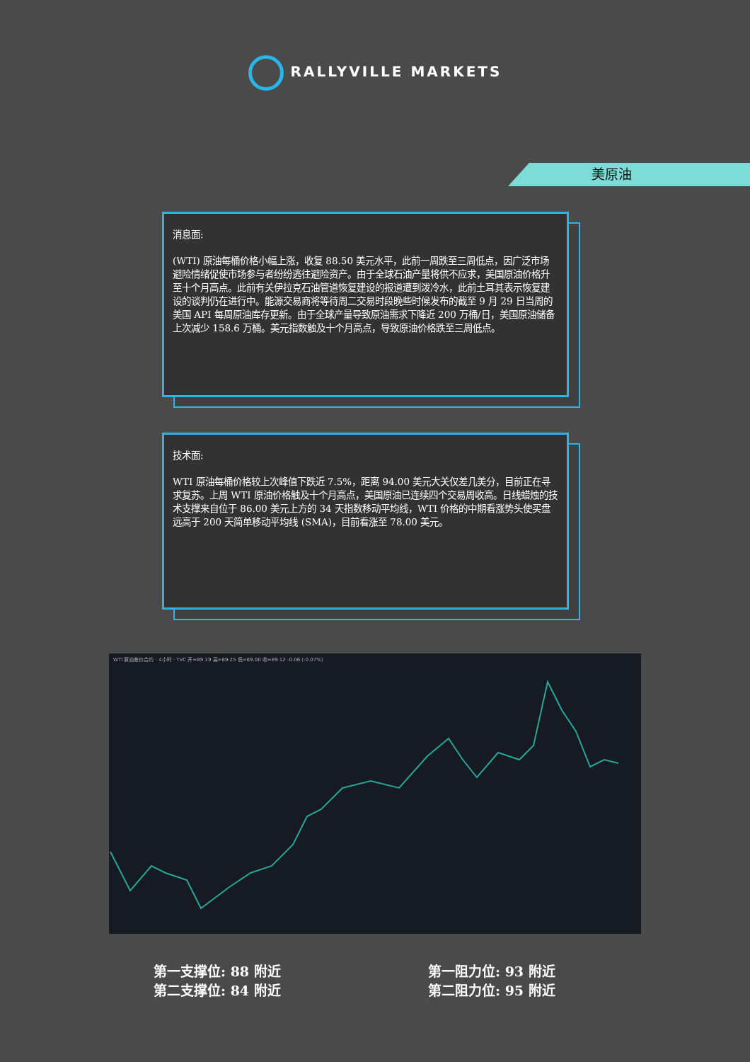RALLYVILLE MARKETS
美原油
消息面:
(WTI) 原油每桶价格小幅上涨，收复 88.50 美元水平，此前一周跌至三周低点，因广泛市场避险情绪促使市场参与者纷纷逃往避险资产。由于全球石油产量将供不应求，美国原油价格升至十个月高点。此前有关伊拉克石油管道恢复建设的报道遭到泼冷水，此前土耳其表示恢复建设的谈判仍在进行中。能源交易商将等待周二交易时段晚些时候发布的截至 9 月 29 日当周的美国 API 每周原油库存更新。由于全球产量导致原油需求下降近 200 万桶/日，美国原油储备上次减少 158.6 万桶。美元指数触及十个月高点，导致原油价格跌至三周低点。
技术面:
WTI 原油每桶价格较上次峰值下跌近 7.5%，距离 94.00 美元大关仅差几美分，目前正在寻求复苏。上周 WTI 原油价格触及十个月高点，美国原油已连续四个交易周收高。日线蜡烛的技术支撑来自位于 86.00 美元上方的 34 天指数移动平均线，WTI 价格的中期看涨势头使买盘远高于 200 天简单移动平均线 (SMA)，目前看涨至 78.00 美元。
WTI 原油差价合约 · 4小时 · TVC 开=89.19 高=89.25 低=89.00 收=89.12 -0.06 (-0.07%)
第一支撑位: 88 附近
第二支撑位: 84 附近
第一阻力位: 93 附近
第二阻力位: 95 附近